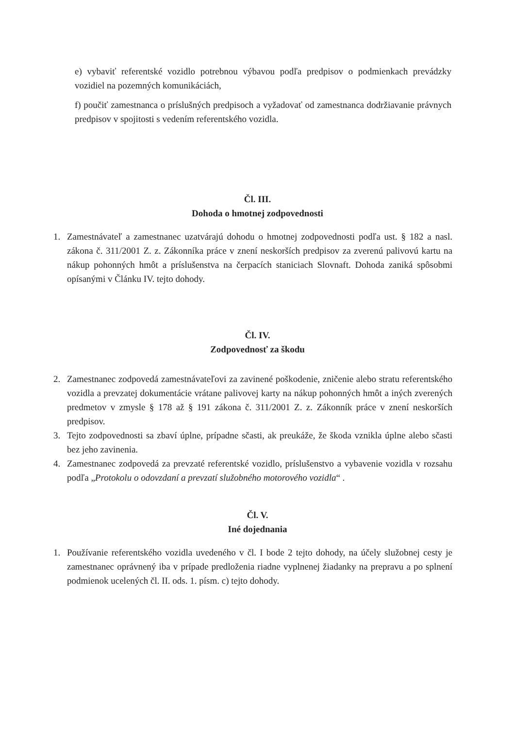e) vybaviť referentské vozidlo potrebnou výbavou podľa predpisov o podmienkach prevádzky vozidiel na pozemných komunikáciách,
f) poučiť zamestnanca o príslušných predpisoch a vyžadovať od zamestnanca dodržiavanie právnych predpisov v spojitosti s vedením referentského vozidla.
Čl. III.
Dohoda o hmotnej zodpovednosti
1. Zamestnávateľ a zamestnanec uzatvárajú dohodu o hmotnej zodpovednosti podľa ust. § 182 a nasl. zákona č. 311/2001 Z. z. Zákonníka práce v znení neskorších predpisov za zverenú palivovú kartu na nákup pohonných hmôt a príslušenstva na čerpacích staniciach Slovnaft. Dohoda zaniká spôsobmi opísanými v Článku IV. tejto dohody.
Čl. IV.
Zodpovednosť za škodu
2. Zamestnanec zodpovedá zamestnávateľovi za zavinené poškodenie, zničenie alebo stratu referentského vozidla a prevzatej dokumentácie vrátane palivovej karty na nákup pohonných hmôt a iných zverených predmetov v zmysle § 178 až § 191 zákona č. 311/2001 Z. z. Zákonník práce v znení neskorších predpisov.
3. Tejto zodpovednosti sa zbaví úplne, prípadne sčasti, ak preukáže, že škoda vznikla úplne alebo sčasti bez jeho zavinenia.
4. Zamestnanec zodpovedá za prevzaté referentské vozidlo, príslušenstvo a vybavenie vozidla v rozsahu podľa „Protokolu o odovzdaní a prevzatí služobného motorového vozidla“ .
Čl. V.
Iné dojednania
1. Používanie referentského vozidla uvedeného v čl. I bode 2 tejto dohody, na účely služobnej cesty je zamestnanec oprávnený iba v prípade predloženia riadne vyplnenej žiadanky na prepravu a po splnení podmienok ucelených čl. II. ods. 1. písm. c) tejto dohody.